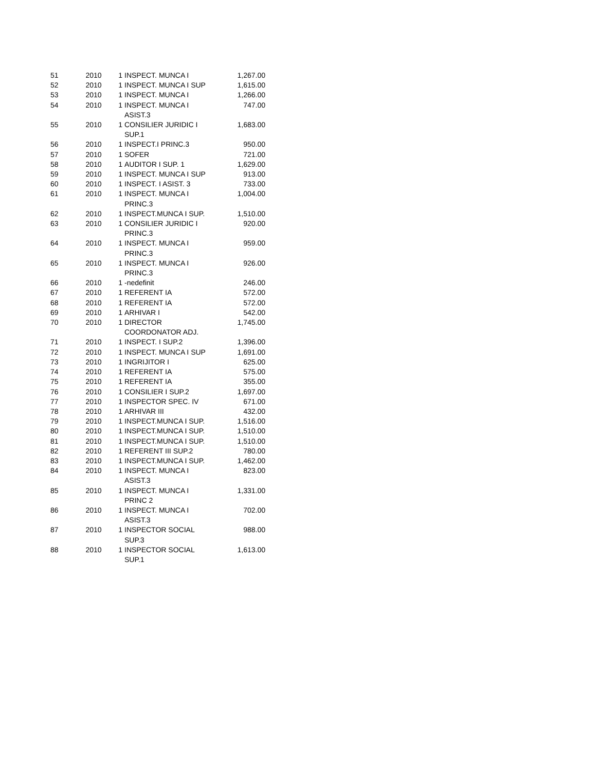| 51 | 2010 | 1 | INSPECT. MUNCA I | 1,267.00 |
| 52 | 2010 | 1 | INSPECT. MUNCA I SUP | 1,615.00 |
| 53 | 2010 | 1 | INSPECT. MUNCA I | 1,266.00 |
| 54 | 2010 | 1 | INSPECT. MUNCA I ASIST.3 | 747.00 |
| 55 | 2010 | 1 | CONSILIER JURIDIC I SUP.1 | 1,683.00 |
| 56 | 2010 | 1 | INSPECT.I PRINC.3 | 950.00 |
| 57 | 2010 | 1 | SOFER | 721.00 |
| 58 | 2010 | 1 | AUDITOR I SUP. 1 | 1,629.00 |
| 59 | 2010 | 1 | INSPECT. MUNCA I SUP | 913.00 |
| 60 | 2010 | 1 | INSPECT. I ASIST. 3 | 733.00 |
| 61 | 2010 | 1 | INSPECT. MUNCA I PRINC.3 | 1,004.00 |
| 62 | 2010 | 1 | INSPECT.MUNCA I SUP. | 1,510.00 |
| 63 | 2010 | 1 | CONSILIER JURIDIC I PRINC.3 | 920.00 |
| 64 | 2010 | 1 | INSPECT. MUNCA I PRINC.3 | 959.00 |
| 65 | 2010 | 1 | INSPECT. MUNCA I PRINC.3 | 926.00 |
| 66 | 2010 | 1 | -nedefinit | 246.00 |
| 67 | 2010 | 1 | REFERENT IA | 572.00 |
| 68 | 2010 | 1 | REFERENT IA | 572.00 |
| 69 | 2010 | 1 | ARHIVAR I | 542.00 |
| 70 | 2010 | 1 | DIRECTOR COORDONATOR ADJ. | 1,745.00 |
| 71 | 2010 | 1 | INSPECT. I SUP.2 | 1,396.00 |
| 72 | 2010 | 1 | INSPECT. MUNCA I SUP | 1,691.00 |
| 73 | 2010 | 1 | INGRIJITOR I | 625.00 |
| 74 | 2010 | 1 | REFERENT IA | 575.00 |
| 75 | 2010 | 1 | REFERENT IA | 355.00 |
| 76 | 2010 | 1 | CONSILIER I SUP.2 | 1,697.00 |
| 77 | 2010 | 1 | INSPECTOR SPEC. IV | 671.00 |
| 78 | 2010 | 1 | ARHIVAR III | 432.00 |
| 79 | 2010 | 1 | INSPECT.MUNCA I SUP. | 1,516.00 |
| 80 | 2010 | 1 | INSPECT.MUNCA I SUP. | 1,510.00 |
| 81 | 2010 | 1 | INSPECT.MUNCA I SUP. | 1,510.00 |
| 82 | 2010 | 1 | REFERENT III SUP.2 | 780.00 |
| 83 | 2010 | 1 | INSPECT.MUNCA I SUP. | 1,462.00 |
| 84 | 2010 | 1 | INSPECT. MUNCA I ASIST.3 | 823.00 |
| 85 | 2010 | 1 | INSPECT. MUNCA I PRINC 2 | 1,331.00 |
| 86 | 2010 | 1 | INSPECT. MUNCA I ASIST.3 | 702.00 |
| 87 | 2010 | 1 | INSPECTOR SOCIAL SUP.3 | 988.00 |
| 88 | 2010 | 1 | INSPECTOR SOCIAL SUP.1 | 1,613.00 |